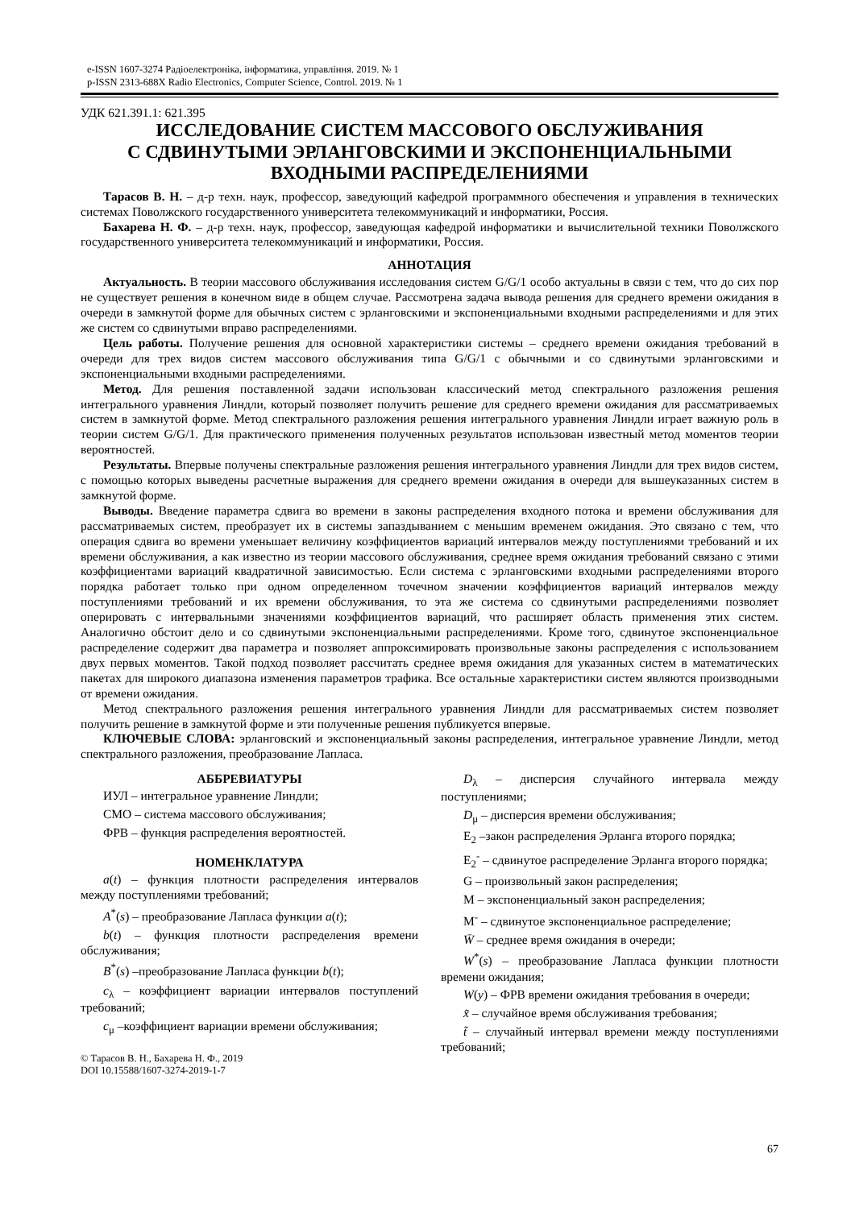e-ISSN 1607-3274 Радіоелектроніка, інформатика, управління. 2019. № 1
p-ISSN 2313-688X Radio Electronics, Computer Science, Control. 2019. № 1
УДК 621.391.1: 621.395
ИССЛЕДОВАНИЕ СИСТЕМ МАССОВОГО ОБСЛУЖИВАНИЯ
С СДВИНУТЫМИ ЭРЛАНГОВСКИМИ И ЭКСПОНЕНЦИАЛЬНЫМИ
ВХОДНЫМИ РАСПРЕДЕЛЕНИЯМИ
Тарасов В. Н. – д-р техн. наук, профессор, заведующий кафедрой программного обеспечения и управления в технических системах Поволжского государственного университета телекоммуникаций и информатики, Россия.
Бахарева Н. Ф. – д-р техн. наук, профессор, заведующая кафедрой информатики и вычислительной техники Поволжского государственного университета телекоммуникаций и информатики, Россия.
АННОТАЦИЯ
Актуальность. В теории массового обслуживания исследования систем G/G/1 особо актуальны в связи с тем, что до сих пор не существует решения в конечном виде в общем случае. Рассмотрена задача вывода решения для среднего времени ожидания в очереди в замкнутой форме для обычных систем с эрланговскими и экспоненциальными входными распределениями и для этих же систем со сдвинутыми вправо распределениями.
Цель работы. Получение решения для основной характеристики системы – среднего времени ожидания требований в очереди для трех видов систем массового обслуживания типа G/G/1 с обычными и со сдвинутыми эрланговскими и экспоненциальными входными распределениями.
Метод. Для решения поставленной задачи использован классический метод спектрального разложения решения интегрального уравнения Линдли, который позволяет получить решение для среднего времени ожидания для рассматриваемых систем в замкнутой форме. Метод спектрального разложения решения интегрального уравнения Линдли играет важную роль в теории систем G/G/1. Для практического применения полученных результатов использован известный метод моментов теории вероятностей.
Результаты. Впервые получены спектральные разложения решения интегрального уравнения Линдли для трех видов систем, с помощью которых выведены расчетные выражения для среднего времени ожидания в очереди для вышеуказанных систем в замкнутой форме.
Выводы. Введение параметра сдвига во времени в законы распределения входного потока и времени обслуживания для рассматриваемых систем, преобразует их в системы запаздыванием с меньшим временем ожидания. Это связано с тем, что операция сдвига во времени уменьшает величину коэффициентов вариаций интервалов между поступлениями требований и их времени обслуживания, а как известно из теории массового обслуживания, среднее время ожидания требований связано с этими коэффициентами вариаций квадратичной зависимостью. Если система с эрланговскими входными распределениями второго порядка работает только при одном определенном точечном значении коэффициентов вариаций интервалов между поступлениями требований и их времени обслуживания, то эта же система со сдвинутыми распределениями позволяет оперировать с интервальными значениями коэффициентов вариаций, что расширяет область применения этих систем. Аналогично обстоит дело и со сдвинутыми экспоненциальными распределениями. Кроме того, сдвинутое экспоненциальное распределение содержит два параметра и позволяет аппроксимировать произвольные законы распределения с использованием двух первых моментов. Такой подход позволяет рассчитать среднее время ожидания для указанных систем в математических пакетах для широкого диапазона изменения параметров трафика. Все остальные характеристики систем являются производными от времени ожидания.
Метод спектрального разложения решения интегрального уравнения Линдли для рассматриваемых систем позволяет получить решение в замкнутой форме и эти полученные решения публикуется впервые.
КЛЮЧЕВЫЕ СЛОВА: эрланговский и экспоненциальный законы распределения, интегральное уравнение Линдли, метод спектрального разложения, преобразование Лапласа.
АББРЕВИАТУРЫ
ИУЛ – интегральное уравнение Линдли;
СМО – система массового обслуживания;
ФРВ – функция распределения вероятностей.
НОМЕНКЛАТУРА
a(t) – функция плотности распределения интервалов между поступлениями требований;
A<sup>*</sup>(s) – преобразование Лапласа функции a(t);
b(t) – функция плотности распределения времени обслуживания;
B<sup>*</sup>(s) –преобразование Лапласа функции b(t);
c<sub>λ</sub> – коэффициент вариации интервалов поступлений требований;
c<sub>μ</sub> –коэффициент вариации времени обслуживания;
© Тарасов В. Н., Бахарева Н. Ф., 2019
DOI 10.15588/1607-3274-2019-1-7
D<sub>λ</sub> – дисперсия случайного интервала между поступлениями;
D<sub>μ</sub> – дисперсия времени обслуживания;
E<sub>2</sub> –закон распределения Эрланга второго порядка;
E<sub>2</sub><sup>-</sup> – сдвинутое распределение Эрланга второго порядка;
G – произвольный закон распределения;
M – экспоненциальный закон распределения;
M<sup>-</sup> – сдвинутое экспоненциальное распределение;
W̄ – среднее время ожидания в очереди;
W<sup>*</sup>(s) – преобразование Лапласа функции плотности времени ожидания;
W(y) – ФРВ времени ожидания требования в очереди;
x̃ – случайное время обслуживания требования;
t̃ – случайный интервал времени между поступлениями требований;
67